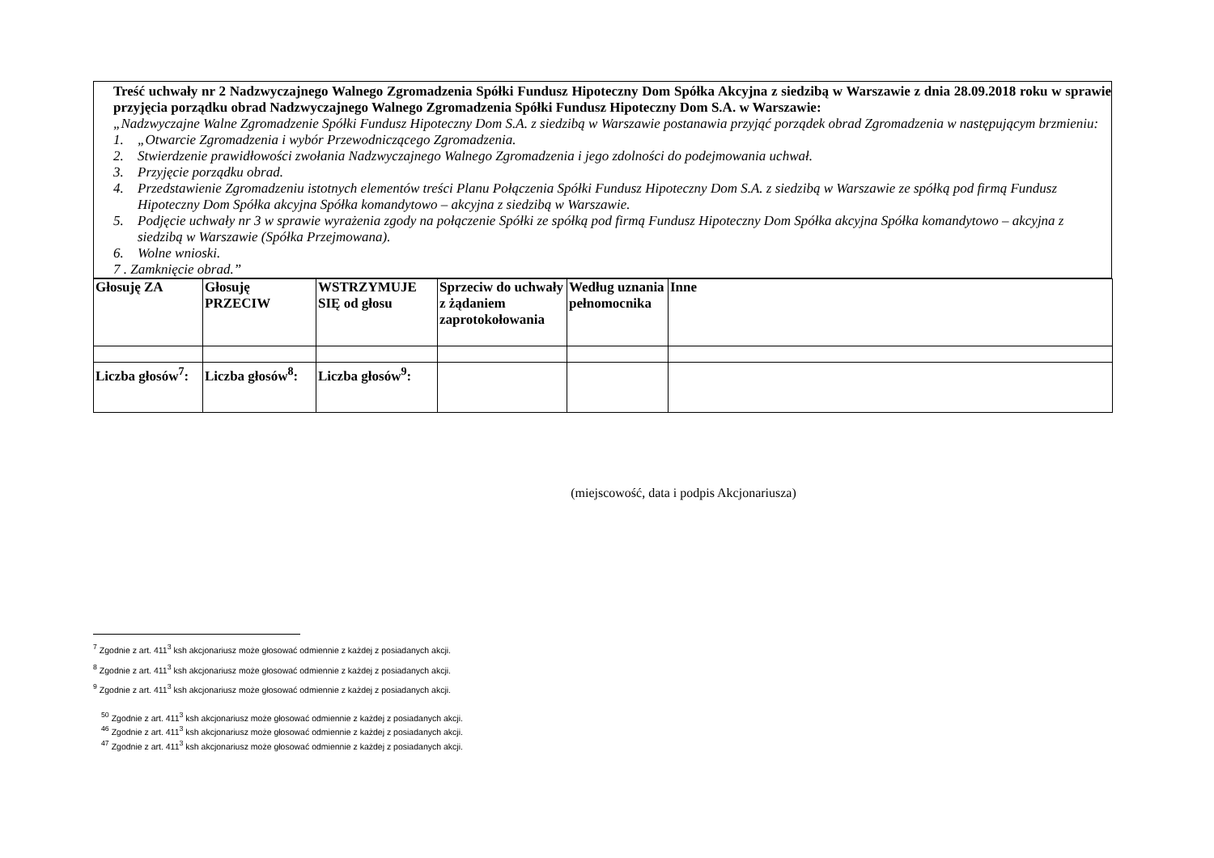Treść uchwały nr 2 Nadzwyczajnego Walnego Zgromadzenia Spółki Fundusz Hipoteczny Dom Spółka Akcyjna z siedzibą w Warszawie z dnia 28.09.2018 roku w sprawie przyjęcia porządku obrad Nadzwyczajnego Walnego Zgromadzenia Spółki Fundusz Hipoteczny Dom S.A. w Warszawie:
„Nadzwyczajne Walne Zgromadzenie Spółki Fundusz Hipoteczny Dom S.A. z siedzibą w Warszawie postanawia przyjąć porządek obrad Zgromadzenia w następującym brzmieniu:
1. „Otwarcie Zgromadzenia i wybór Przewodniczącego Zgromadzenia.
2. Stwierdzenie prawidłowości zwołania Nadzwyczajnego Walnego Zgromadzenia i jego zdolności do podejmowania uchwał.
3. Przyjęcie porządku obrad.
4. Przedstawienie Zgromadzeniu istotnych elementów treści Planu Połączenia Spółki Fundusz Hipoteczny Dom S.A. z siedzibą w Warszawie ze spółką pod firmą Fundusz Hipoteczny Dom Spółka akcyjna Spółka komandytowo – akcyjna z siedzibą w Warszawie.
5. Podjęcie uchwały nr 3 w sprawie wyrażenia zgody na połączenie Spółki ze spółką pod firmą Fundusz Hipoteczny Dom Spółka akcyjna Spółka komandytowo – akcyjna z siedzibą w Warszawie (Spółka Przejmowana).
6. Wolne wnioski.
7 . Zamknięcie obrad.”
| Głosuję ZA | Głosuję PRZECIW | WSTRZYMUJE SIĘ od głosu | Sprzeciw do uchwały z żądaniem zaprotokołowania | Według uznania pełnomocnika | Inne |
| Liczba głosów<sup>7</sup>: | Liczba głosów<sup>8</sup>: | Liczba głosów<sup>9</sup>: | | | |
(miejscowość, data i podpis Akcjonariusza)
<sup>7</sup> Zgodnie z art. 411<sup>3</sup> ksh akcjonariusz może głosować odmiennie z każdej z posiadanych akcji.
<sup>8</sup> Zgodnie z art. 411<sup>3</sup> ksh akcjonariusz może głosować odmiennie z każdej z posiadanych akcji.
<sup>9</sup> Zgodnie z art. 411<sup>3</sup> ksh akcjonariusz może głosować odmiennie z każdej z posiadanych akcji.
<sup>50</sup> Zgodnie z art. 411<sup>3</sup> ksh akcjonariusz może głosować odmiennie z każdej z posiadanych akcji.
<sup>46</sup> Zgodnie z art. 411<sup>3</sup> ksh akcjonariusz może głosować odmiennie z każdej z posiadanych akcji.
<sup>47</sup> Zgodnie z art. 411<sup>3</sup> ksh akcjonariusz może głosować odmiennie z każdej z posiadanych akcji.